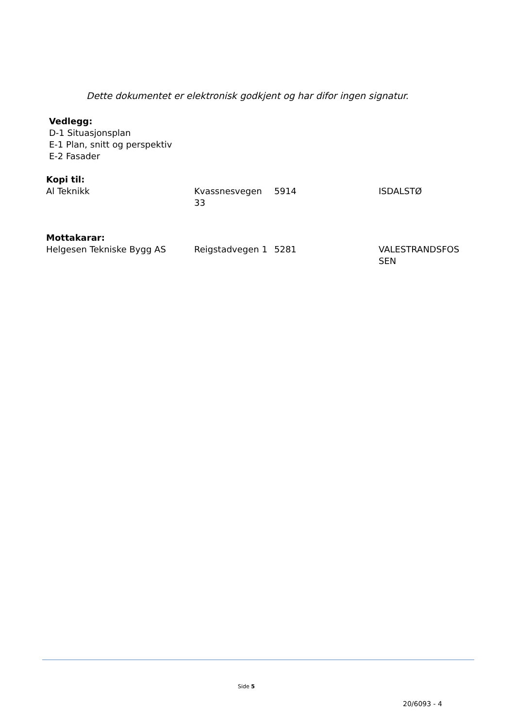Dette dokumentet er elektronisk godkjent og har difor ingen signatur.
Vedlegg:
D-1 Situasjonsplan
E-1 Plan, snitt og perspektiv
E-2 Fasader
Kopi til:
| Al Teknikk | Kvassnesvegen 33 | 5914 | ISDALSTØ |
Mottakarar:
| Helgesen Tekniske Bygg AS | Reigstadvegen 1 | 5281 | VALESTRANDSFOS SEN |
Side 5
20/6093 - 4